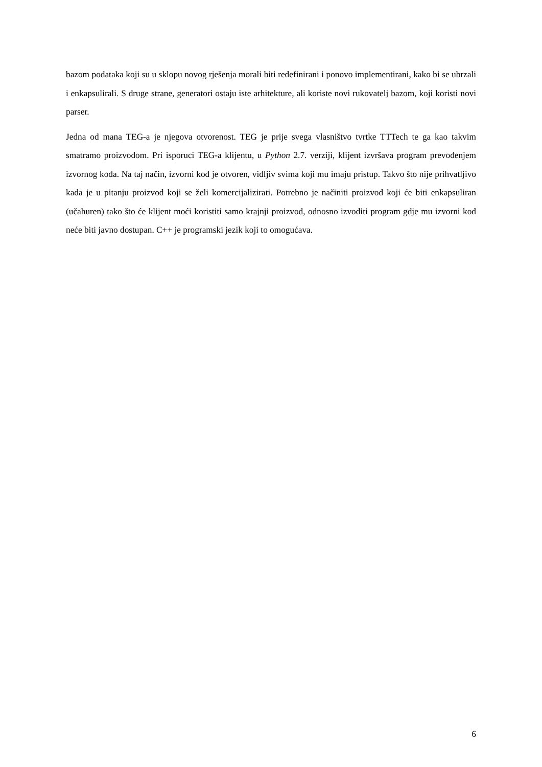bazom podataka koji su u sklopu novog rješenja morali biti redefinirani i ponovo implementirani, kako bi se ubrzali i enkapsulirali. S druge strane, generatori ostaju iste arhitekture, ali koriste novi rukovatelj bazom, koji koristi novi parser.
Jedna od mana TEG-a je njegova otvorenost. TEG je prije svega vlasništvo tvrtke TTTech te ga kao takvim smatramo proizvodom. Pri isporuci TEG-a klijentu, u Python 2.7. verziji, klijent izvršava program prevođenjem izvornog koda. Na taj način, izvorni kod je otvoren, vidljiv svima koji mu imaju pristup. Takvo što nije prihvatljivo kada je u pitanju proizvod koji se želi komercijalizirati. Potrebno je načiniti proizvod koji će biti enkapsuliran (učahuren) tako što će klijent moći koristiti samo krajnji proizvod, odnosno izvoditi program gdje mu izvorni kod neće biti javno dostupan. C++ je programski jezik koji to omogućava.
6